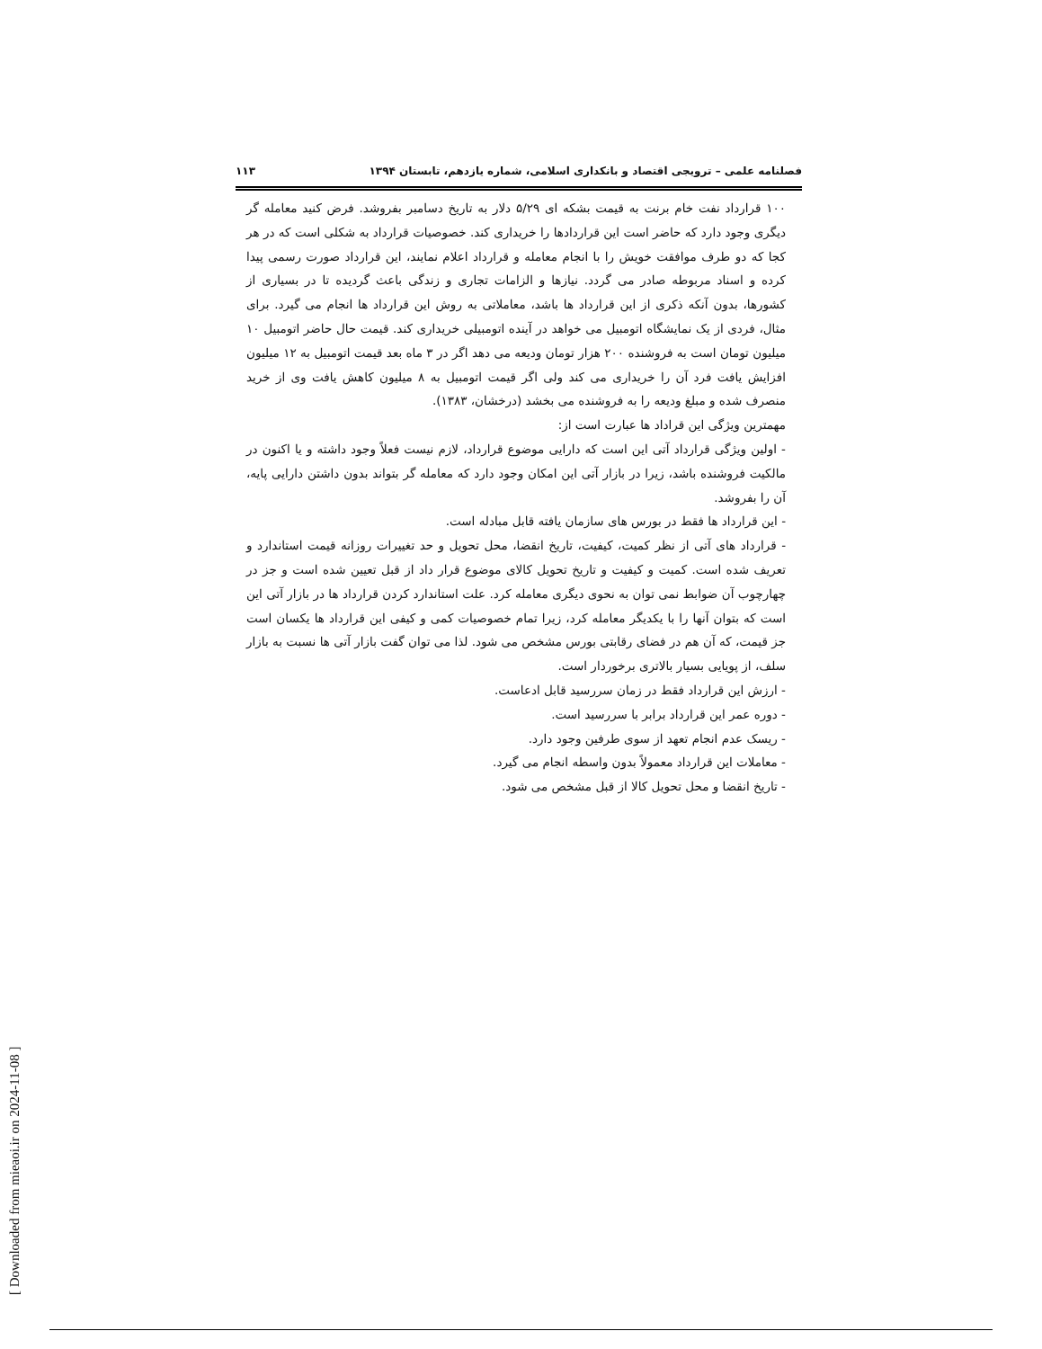[ Downloaded from mieaoi.ir on 2024-11-08 ]
فصلنامه علمی – ترویجی اقتصاد و بانکداری اسلامی، شماره یازدهم، تابستان ۱۳۹۴ ۱۱۳
۱۰۰ قرارداد نفت خام برنت به قیمت بشکه ای ۵/۲۹ دلار به تاریخ دسامبر بفروشد. فرض کنید معامله گر دیگری وجود دارد که حاضر است این قراردادها را خریداری کند. خصوصیات قرارداد به شکلی است که در هر کجا که دو طرف موافقت خویش را با انجام معامله و قرارداد اعلام نمایند، این قرارداد صورت رسمی پیدا کرده و اسناد مربوطه صادر می گردد. نیازها و الزامات تجاری و زندگی باعث گردیده تا در بسیاری از کشورها، بدون آنکه ذکری از این قرارداد ها باشد، معاملاتی به روش این قرارداد ها انجام می گیرد. برای مثال، فردی از یک نمایشگاه اتومبیل می خواهد در آینده اتومبیلی خریداری کند. قیمت حال حاضر اتومبیل ۱۰ میلیون تومان است به فروشنده ۲۰۰ هزار تومان ودیعه می دهد اگر در ۳ ماه بعد قیمت اتومبیل به ۱۲ میلیون افزایش یافت فرد آن را خریداری می کند ولی اگر قیمت اتومبیل به ۸ میلیون کاهش یافت وی از خرید منصرف شده و مبلغ ودیعه را به فروشنده می بخشد (درخشان، ۱۳۸۳).
مهمترین ویژگی این قراداد ها عبارت است از:
- اولین ویژگی قرارداد آتی این است که دارایی موضوع قرارداد، لازم نیست فعلاً وجود داشته و یا اکنون در مالکیت فروشنده باشد، زیرا در بازار آتی این امکان وجود دارد که معامله گر بتواند بدون داشتن دارایی پایه، آن را بفروشد.
- این قرارداد ها فقط در بورس های سازمان یافته قابل مبادله است.
- قرارداد های آتی از نظر کمیت، کیفیت، تاریخ انقضا، محل تحویل و حد تغییرات روزانه قیمت استاندارد و تعریف شده است. کمیت و کیفیت و تاریخ تحویل کالای موضوع قرار داد از قبل تعیین شده است و جز در چهارچوب آن ضوابط نمی توان به نحوی دیگری معامله کرد. علت استاندارد کردن قرارداد ها در بازار آتی این است که بتوان آنها را با یکدیگر معامله کرد، زیرا تمام خصوصیات کمی و کیفی این قرارداد ها یکسان است جز قیمت، که آن هم در فضای رقابتی بورس مشخص می شود. لذا می توان گفت بازار آتی ها نسبت به بازار سلف، از پویایی بسیار بالاتری برخوردار است.
- ارزش این قرارداد فقط در زمان سررسید قابل ادعاست.
- دوره عمر این قرارداد برابر با سررسید است.
- ریسک عدم انجام تعهد از سوی طرفین وجود دارد.
- معاملات این قرارداد معمولاً بدون واسطه انجام می گیرد.
- تاریخ انقضا و محل تحویل کالا از قبل مشخص می شود.